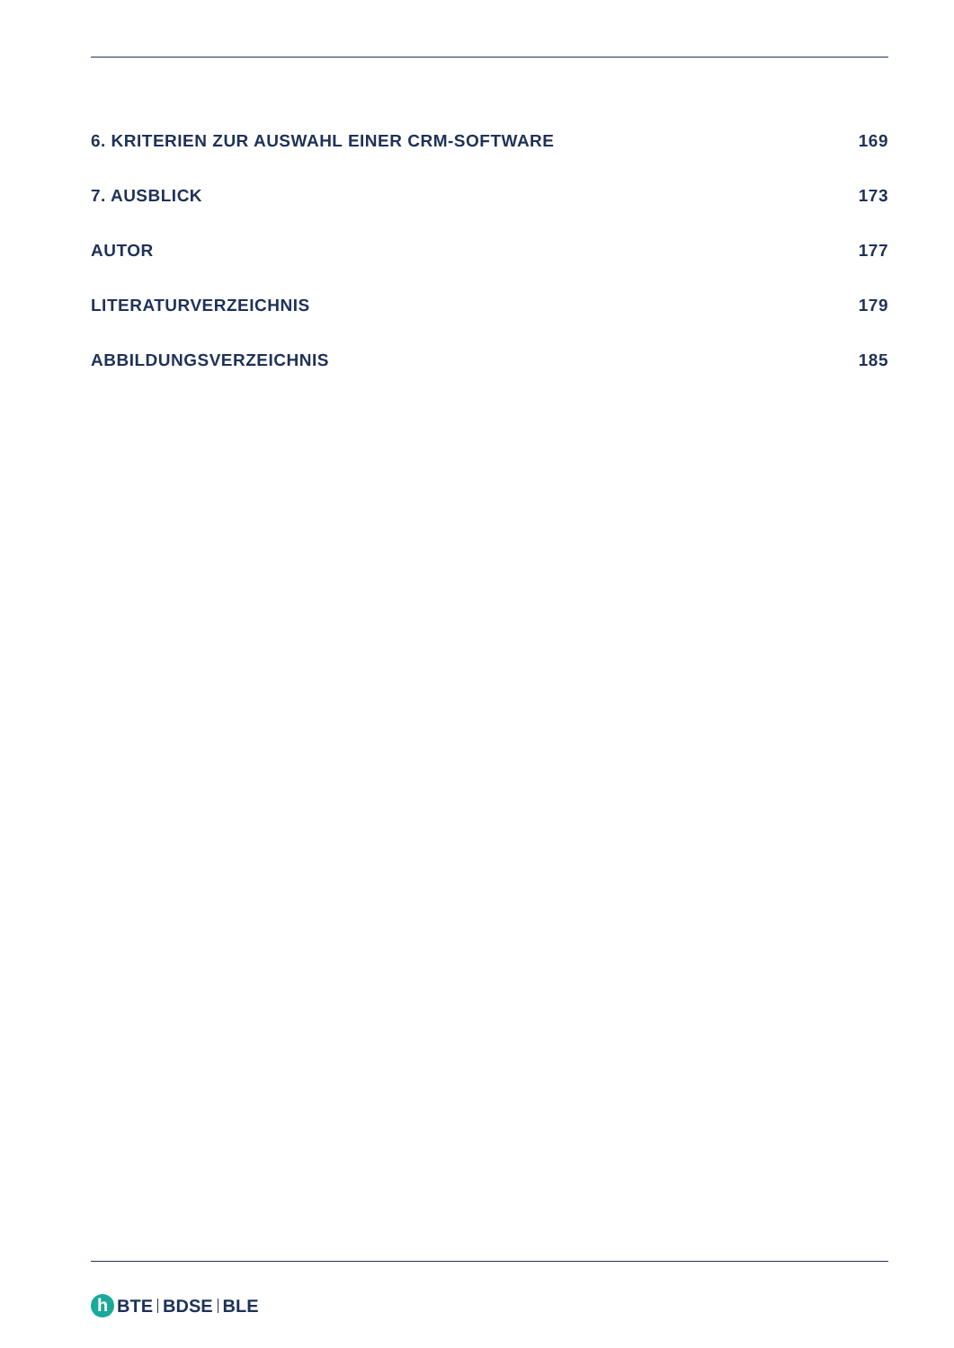6. KRITERIEN ZUR AUSWAHL EINER CRM-SOFTWARE 169
7. AUSBLICK 173
AUTOR 177
LITERATURVERZEICHNIS 179
ABBILDUNGSVERZEICHNIS 185
h BTE BDSE BLE